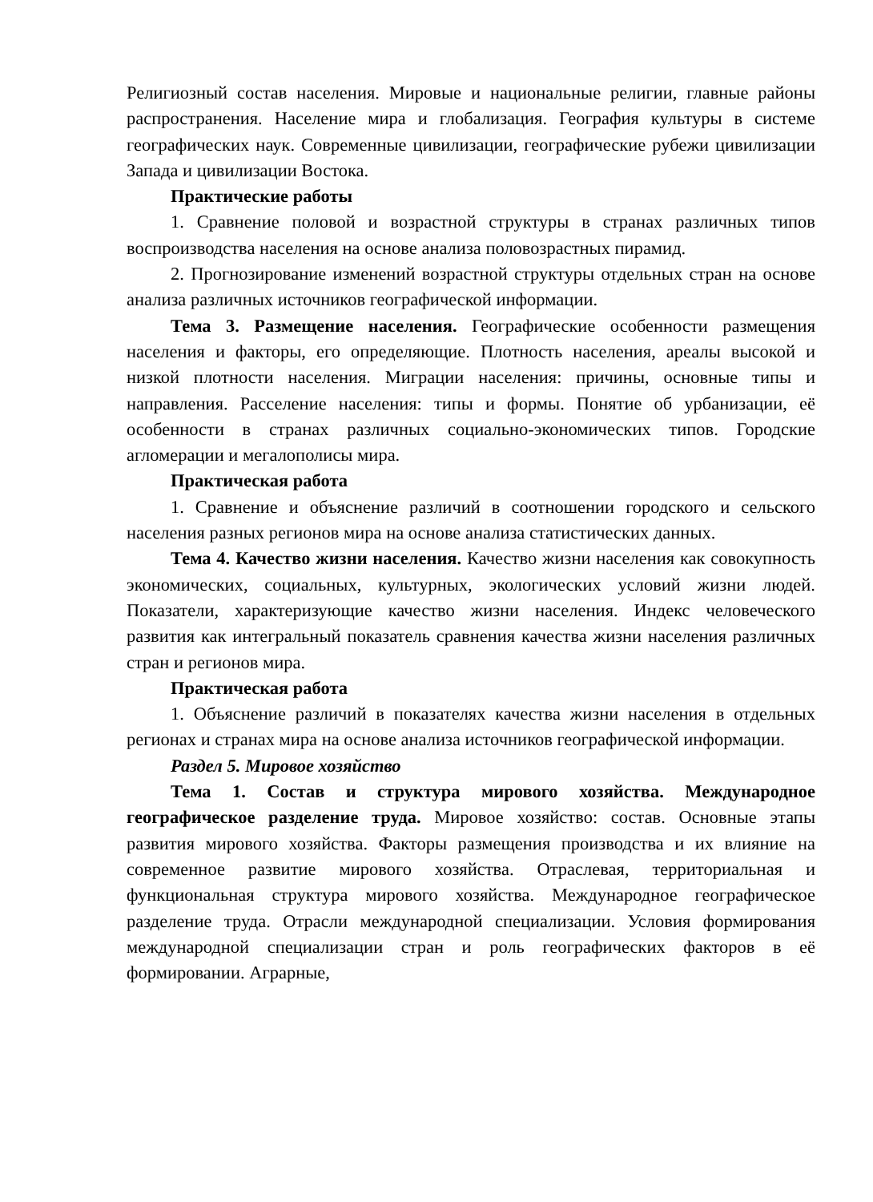Религиозный состав населения. Мировые и национальные религии, главные районы распространения. Население мира и глобализация. География культуры в системе географических наук. Современные цивилизации, географические рубежи цивилизации Запада и цивилизации Востока.
Практические работы
1. Сравнение половой и возрастной структуры в странах различных типов воспроизводства населения на основе анализа половозрастных пирамид.
2. Прогнозирование изменений возрастной структуры отдельных стран на основе анализа различных источников географической информации.
Тема 3. Размещение населения. Географические особенности размещения населения и факторы, его определяющие. Плотность населения, ареалы высокой и низкой плотности населения. Миграции населения: причины, основные типы и направления. Расселение населения: типы и формы. Понятие об урбанизации, её особенности в странах различных социально-экономических типов. Городские агломерации и мегалополисы мира.
Практическая работа
1. Сравнение и объяснение различий в соотношении городского и сельского населения разных регионов мира на основе анализа статистических данных.
Тема 4. Качество жизни населения. Качество жизни населения как совокупность экономических, социальных, культурных, экологических условий жизни людей. Показатели, характеризующие качество жизни населения. Индекс человеческого развития как интегральный показатель сравнения качества жизни населения различных стран и регионов мира.
Практическая работа
1. Объяснение различий в показателях качества жизни населения в отдельных регионах и странах мира на основе анализа источников географической информации.
Раздел 5. Мировое хозяйство
Тема 1. Состав и структура мирового хозяйства. Международное географическое разделение труда. Мировое хозяйство: состав. Основные этапы развития мирового хозяйства. Факторы размещения производства и их влияние на современное развитие мирового хозяйства. Отраслевая, территориальная и функциональная структура мирового хозяйства. Международное географическое разделение труда. Отрасли международной специализации. Условия формирования международной специализации стран и роль географических факторов в её формировании. Аграрные,